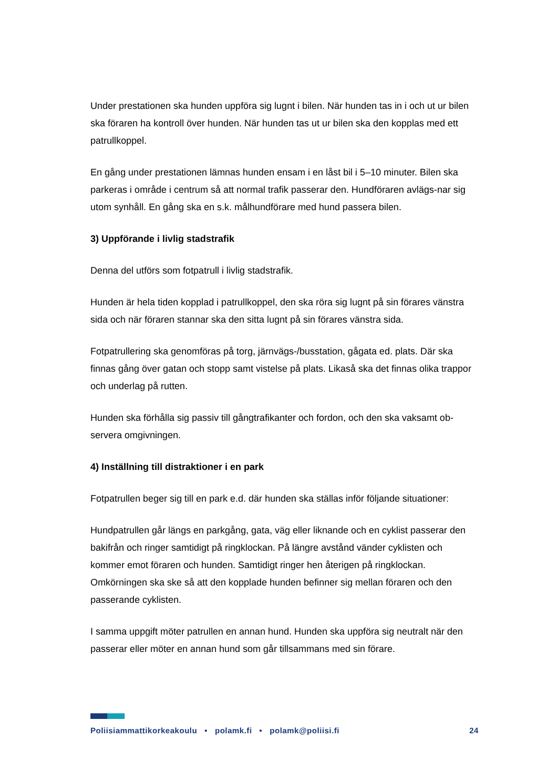Under prestationen ska hunden uppföra sig lugnt i bilen. När hunden tas in i och ut ur bilen ska föraren ha kontroll över hunden. När hunden tas ut ur bilen ska den kopplas med ett patrullkoppel.
En gång under prestationen lämnas hunden ensam i en låst bil i 5–10 minuter. Bilen ska parkeras i område i centrum så att normal trafik passerar den. Hundföraren avlägs-nar sig utom synhåll. En gång ska en s.k. målhundförare med hund passera bilen.
3) Uppförande i livlig stadstrafik
Denna del utförs som fotpatrull i livlig stadstrafik.
Hunden är hela tiden kopplad i patrullkoppel, den ska röra sig lugnt på sin förares vänstra sida och när föraren stannar ska den sitta lugnt på sin förares vänstra sida.
Fotpatrullering ska genomföras på torg, järnvägs-/busstation, gågata ed. plats. Där ska finnas gång över gatan och stopp samt vistelse på plats. Likaså ska det finnas olika trappor och underlag på rutten.
Hunden ska förhålla sig passiv till gångtrafikanter och fordon, och den ska vaksamt ob-servera omgivningen.
4) Inställning till distraktioner i en park
Fotpatrullen beger sig till en park e.d. där hunden ska ställas inför följande situationer:
Hundpatrullen går längs en parkgång, gata, väg eller liknande och en cyklist passerar den bakifrån och ringer samtidigt på ringklockan. På längre avstånd vänder cyklisten och kommer emot föraren och hunden. Samtidigt ringer hen återigen på ringklockan. Omkörningen ska ske så att den kopplade hunden befinner sig mellan föraren och den passerande cyklisten.
I samma uppgift möter patrullen en annan hund. Hunden ska uppföra sig neutralt när den passerar eller möter en annan hund som går tillsammans med sin förare.
Poliisiammattikorkeakoulu • polamk.fi • polamk@poliisi.fi 24